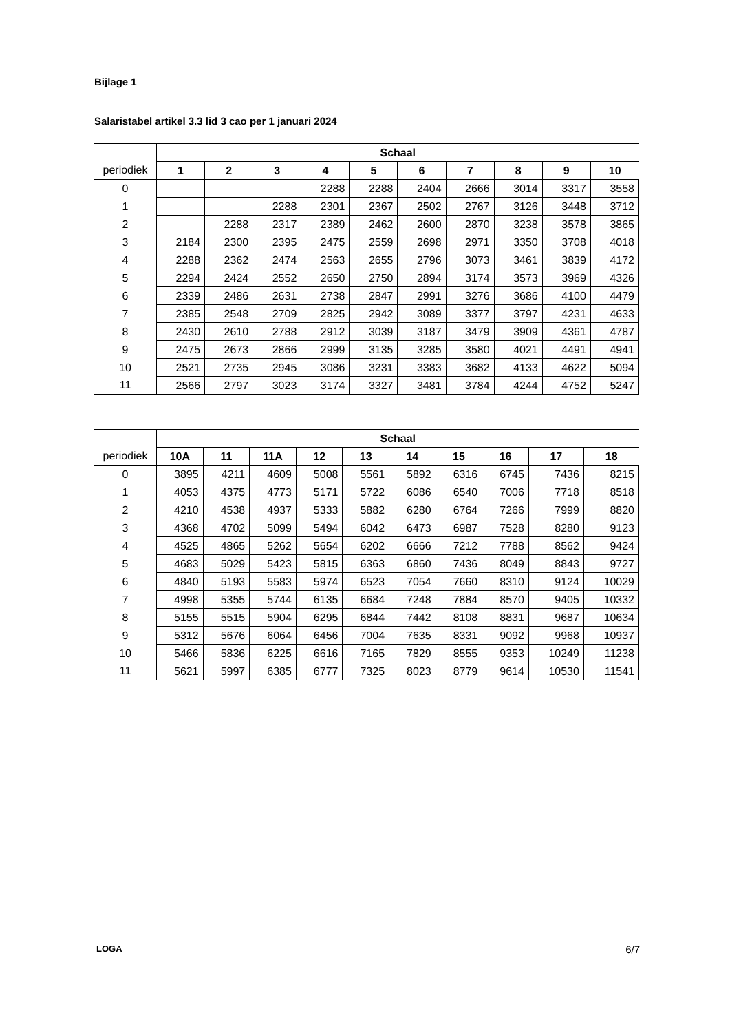Bijlage 1
Salaristabel artikel 3.3 lid 3 cao per 1 januari 2024
| | Schaal | | | | | | | | | |
| --- | --- | --- | --- | --- | --- | --- | --- | --- | --- | --- |
| periodiek | 1 | 2 | 3 | 4 | 5 | 6 | 7 | 8 | 9 | 10 |
| 0 | | | | 2288 | 2288 | 2404 | 2666 | 3014 | 3317 | 3558 |
| 1 | | | 2288 | 2301 | 2367 | 2502 | 2767 | 3126 | 3448 | 3712 |
| 2 | | 2288 | 2317 | 2389 | 2462 | 2600 | 2870 | 3238 | 3578 | 3865 |
| 3 | 2184 | 2300 | 2395 | 2475 | 2559 | 2698 | 2971 | 3350 | 3708 | 4018 |
| 4 | 2288 | 2362 | 2474 | 2563 | 2655 | 2796 | 3073 | 3461 | 3839 | 4172 |
| 5 | 2294 | 2424 | 2552 | 2650 | 2750 | 2894 | 3174 | 3573 | 3969 | 4326 |
| 6 | 2339 | 2486 | 2631 | 2738 | 2847 | 2991 | 3276 | 3686 | 4100 | 4479 |
| 7 | 2385 | 2548 | 2709 | 2825 | 2942 | 3089 | 3377 | 3797 | 4231 | 4633 |
| 8 | 2430 | 2610 | 2788 | 2912 | 3039 | 3187 | 3479 | 3909 | 4361 | 4787 |
| 9 | 2475 | 2673 | 2866 | 2999 | 3135 | 3285 | 3580 | 4021 | 4491 | 4941 |
| 10 | 2521 | 2735 | 2945 | 3086 | 3231 | 3383 | 3682 | 4133 | 4622 | 5094 |
| 11 | 2566 | 2797 | 3023 | 3174 | 3327 | 3481 | 3784 | 4244 | 4752 | 5247 |
| | Schaal | | | | | | | | | |
| --- | --- | --- | --- | --- | --- | --- | --- | --- | --- | --- |
| periodiek | 10A | 11 | 11A | 12 | 13 | 14 | 15 | 16 | 17 | 18 |
| 0 | 3895 | 4211 | 4609 | 5008 | 5561 | 5892 | 6316 | 6745 | 7436 | 8215 |
| 1 | 4053 | 4375 | 4773 | 5171 | 5722 | 6086 | 6540 | 7006 | 7718 | 8518 |
| 2 | 4210 | 4538 | 4937 | 5333 | 5882 | 6280 | 6764 | 7266 | 7999 | 8820 |
| 3 | 4368 | 4702 | 5099 | 5494 | 6042 | 6473 | 6987 | 7528 | 8280 | 9123 |
| 4 | 4525 | 4865 | 5262 | 5654 | 6202 | 6666 | 7212 | 7788 | 8562 | 9424 |
| 5 | 4683 | 5029 | 5423 | 5815 | 6363 | 6860 | 7436 | 8049 | 8843 | 9727 |
| 6 | 4840 | 5193 | 5583 | 5974 | 6523 | 7054 | 7660 | 8310 | 9124 | 10029 |
| 7 | 4998 | 5355 | 5744 | 6135 | 6684 | 7248 | 7884 | 8570 | 9405 | 10332 |
| 8 | 5155 | 5515 | 5904 | 6295 | 6844 | 7442 | 8108 | 8831 | 9687 | 10634 |
| 9 | 5312 | 5676 | 6064 | 6456 | 7004 | 7635 | 8331 | 9092 | 9968 | 10937 |
| 10 | 5466 | 5836 | 6225 | 6616 | 7165 | 7829 | 8555 | 9353 | 10249 | 11238 |
| 11 | 5621 | 5997 | 6385 | 6777 | 7325 | 8023 | 8779 | 9614 | 10530 | 11541 |
LOGA 6/7